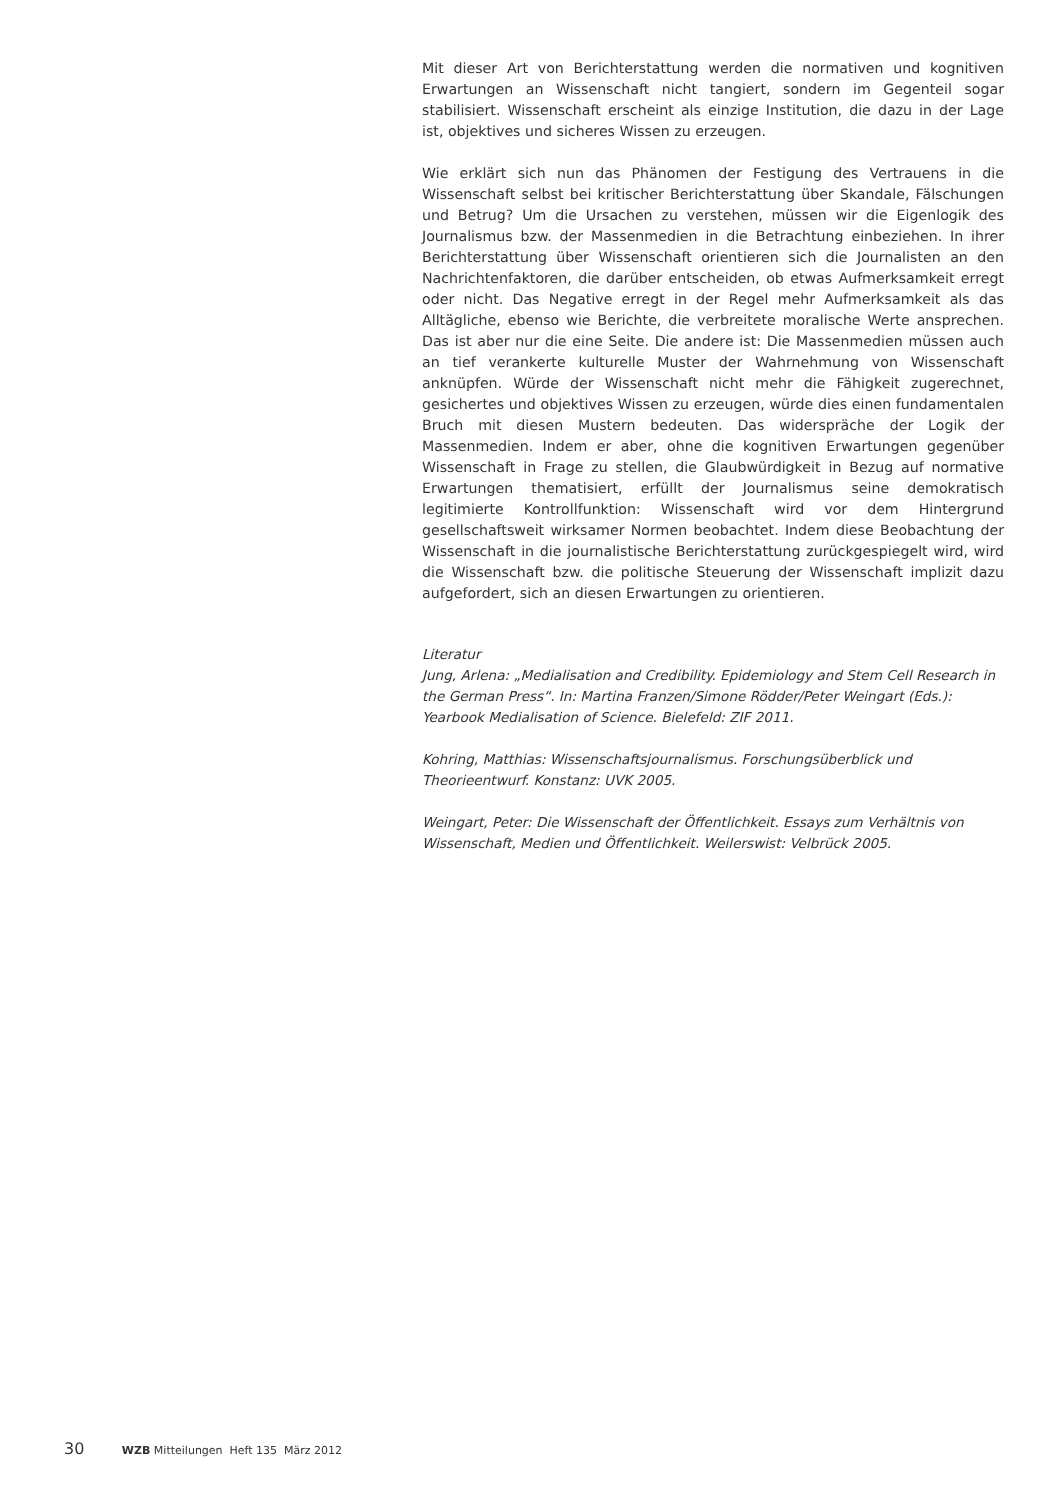Mit dieser Art von Berichterstattung werden die normativen und kognitiven Erwartungen an Wissenschaft nicht tangiert, sondern im Gegenteil sogar stabilisiert. Wissenschaft erscheint als einzige Institution, die dazu in der Lage ist, objektives und sicheres Wissen zu erzeugen.
Wie erklärt sich nun das Phänomen der Festigung des Vertrauens in die Wissenschaft selbst bei kritischer Berichterstattung über Skandale, Fälschungen und Betrug? Um die Ursachen zu verstehen, müssen wir die Eigenlogik des Journalismus bzw. der Massenmedien in die Betrachtung einbeziehen. In ihrer Berichterstattung über Wissenschaft orientieren sich die Journalisten an den Nachrichtenfaktoren, die darüber entscheiden, ob etwas Aufmerksamkeit erregt oder nicht. Das Negative erregt in der Regel mehr Aufmerksamkeit als das Alltägliche, ebenso wie Berichte, die verbreitete moralische Werte ansprechen. Das ist aber nur die eine Seite. Die andere ist: Die Massenmedien müssen auch an tief verankerte kulturelle Muster der Wahrnehmung von Wissenschaft anknüpfen. Würde der Wissenschaft nicht mehr die Fähigkeit zugerechnet, gesichertes und objektives Wissen zu erzeugen, würde dies einen fundamentalen Bruch mit diesen Mustern bedeuten. Das widerspräche der Logik der Massenmedien. Indem er aber, ohne die kognitiven Erwartungen gegenüber Wissenschaft in Frage zu stellen, die Glaubwürdigkeit in Bezug auf normative Erwartungen thematisiert, erfüllt der Journalismus seine demokratisch legitimierte Kontrollfunktion: Wissenschaft wird vor dem Hintergrund gesellschaftsweit wirksamer Normen beobachtet. Indem diese Beobachtung der Wissenschaft in die journalistische Berichterstattung zurückgespiegelt wird, wird die Wissenschaft bzw. die politische Steuerung der Wissenschaft implizit dazu aufgefordert, sich an diesen Erwartungen zu orientieren.
Literatur
Jung, Arlena: „Medialisation and Credibility. Epidemiology and Stem Cell Research in the German Press“. In: Martina Franzen/Simone Rödder/Peter Weingart (Eds.): Yearbook Medialisation of Science. Bielefeld: ZIF 2011.
Kohring, Matthias: Wissenschaftsjournalismus. Forschungsüberblick und Theorieentwurf. Konstanz: UVK 2005.
Weingart, Peter: Die Wissenschaft der Öffentlichkeit. Essays zum Verhältnis von Wissenschaft, Medien und Öffentlichkeit. Weilerswist: Velbrück 2005.
30 WZB Mitteilungen Heft 135 März 2012